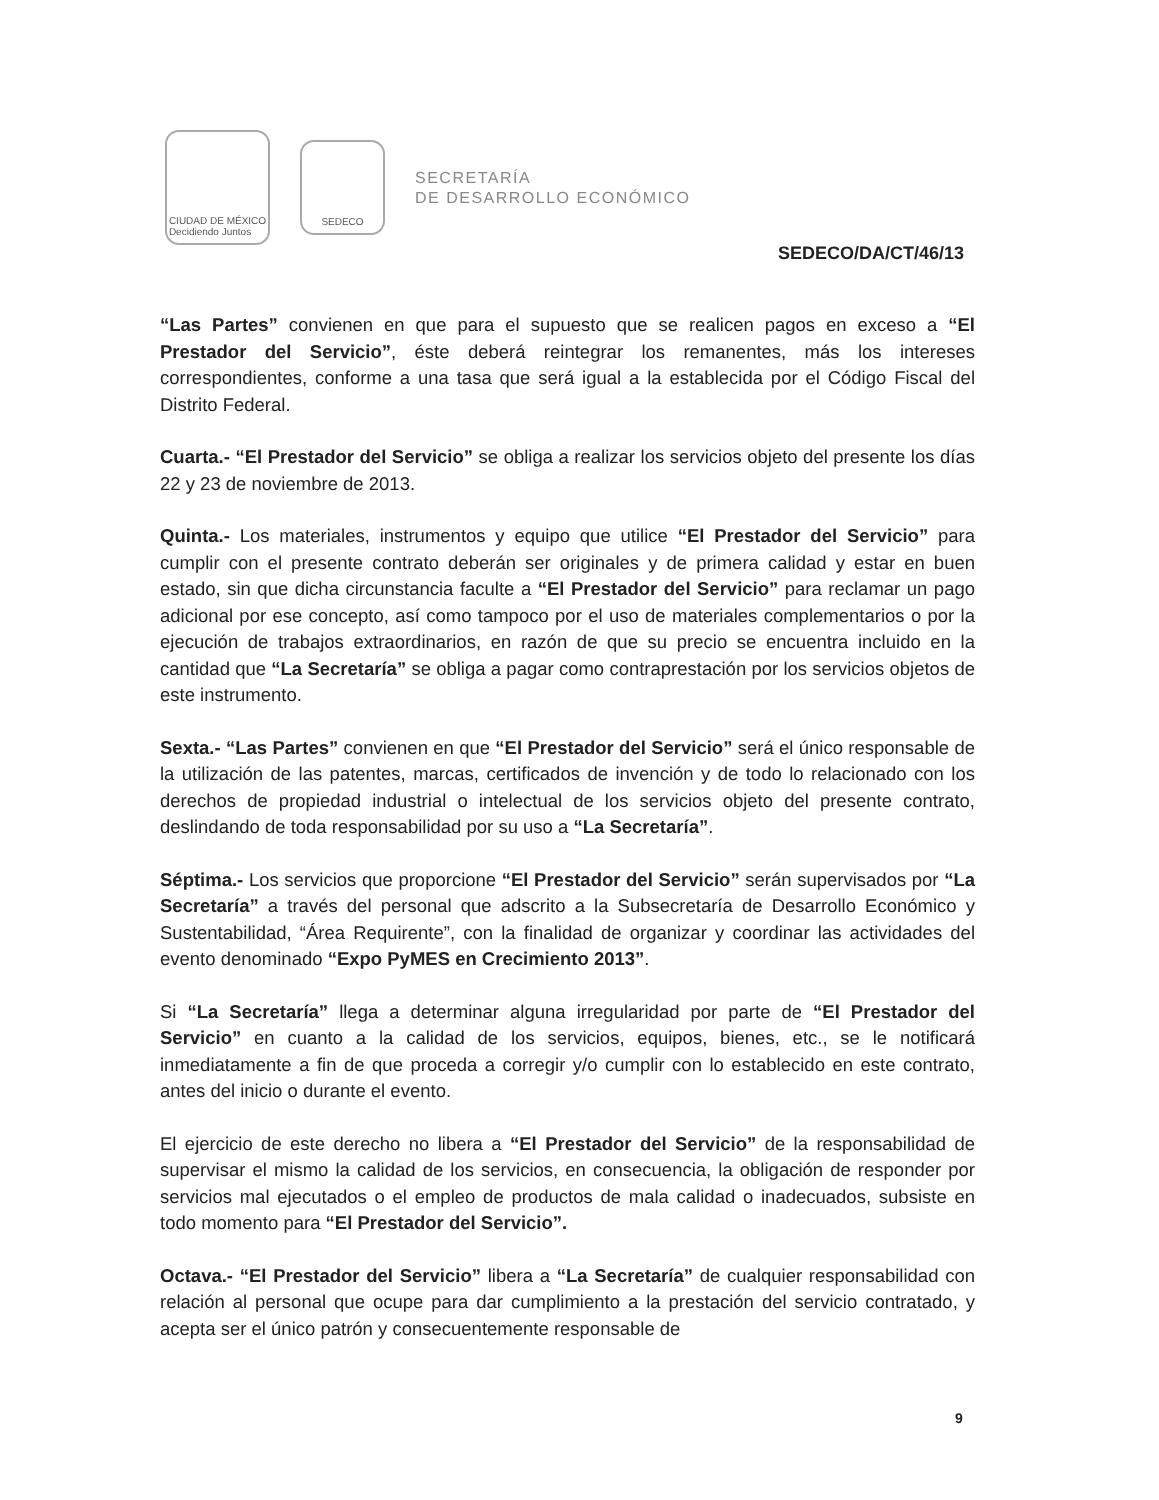CIUDAD DE MÉXICO
Decidiendo Juntos
SEDECO
SECRETARÍA
DE DESARROLLO ECONÓMICO
SEDECO/DA/CT/46/13
“Las Partes” convienen en que para el supuesto que se realicen pagos en exceso a “El Prestador del Servicio”, éste deberá reintegrar los remanentes, más los intereses correspondientes, conforme a una tasa que será igual a la establecida por el Código Fiscal del Distrito Federal.
Cuarta.- “El Prestador del Servicio” se obliga a realizar los servicios objeto del presente los días 22 y 23 de noviembre de 2013.
Quinta.- Los materiales, instrumentos y equipo que utilice “El Prestador del Servicio” para cumplir con el presente contrato deberán ser originales y de primera calidad y estar en buen estado, sin que dicha circunstancia faculte a “El Prestador del Servicio” para reclamar un pago adicional por ese concepto, así como tampoco por el uso de materiales complementarios o por la ejecución de trabajos extraordinarios, en razón de que su precio se encuentra incluido en la cantidad que “La Secretaría” se obliga a pagar como contraprestación por los servicios objetos de este instrumento.
Sexta.- “Las Partes” convienen en que “El Prestador del Servicio” será el único responsable de la utilización de las patentes, marcas, certificados de invención y de todo lo relacionado con los derechos de propiedad industrial o intelectual de los servicios objeto del presente contrato, deslindando de toda responsabilidad por su uso a “La Secretaría”.
Séptima.- Los servicios que proporcione “El Prestador del Servicio” serán supervisados por “La Secretaría” a través del personal que adscrito a la Subsecretaría de Desarrollo Económico y Sustentabilidad, “Área Requirente”, con la finalidad de organizar y coordinar las actividades del evento denominado “Expo PyMES en Crecimiento 2013”.
Si “La Secretaría” llega a determinar alguna irregularidad por parte de “El Prestador del Servicio” en cuanto a la calidad de los servicios, equipos, bienes, etc., se le notificará inmediatamente a fin de que proceda a corregir y/o cumplir con lo establecido en este contrato, antes del inicio o durante el evento.
El ejercicio de este derecho no libera a “El Prestador del Servicio” de la responsabilidad de supervisar el mismo la calidad de los servicios, en consecuencia, la obligación de responder por servicios mal ejecutados o el empleo de productos de mala calidad o inadecuados, subsiste en todo momento para “El Prestador del Servicio”.
Octava.- “El Prestador del Servicio” libera a “La Secretaría” de cualquier responsabilidad con relación al personal que ocupe para dar cumplimiento a la prestación del servicio contratado, y acepta ser el único patrón y consecuentemente responsable de
9